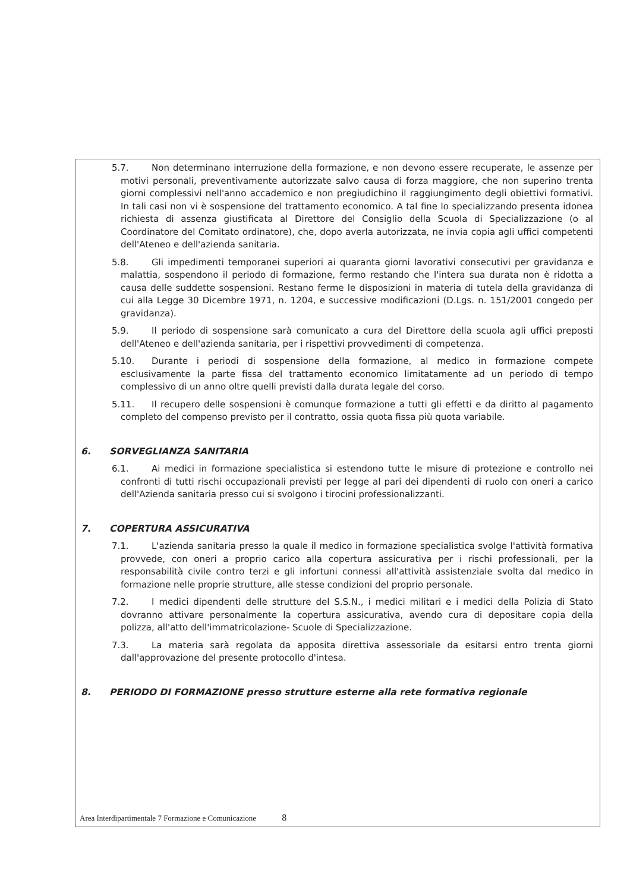5.7. Non determinano interruzione della formazione, e non devono essere recuperate, le assenze per motivi personali, preventivamente autorizzate salvo causa di forza maggiore, che non superino trenta giorni complessivi nell'anno accademico e non pregiudichino il raggiungimento degli obiettivi formativi. In tali casi non vi è sospensione del trattamento economico. A tal fine lo specializzando presenta idonea richiesta di assenza giustificata al Direttore del Consiglio della Scuola di Specializzazione (o al Coordinatore del Comitato ordinatore), che, dopo averla autorizzata, ne invia copia agli uffici competenti dell'Ateneo e dell'azienda sanitaria.
5.8. Gli impedimenti temporanei superiori ai quaranta giorni lavorativi consecutivi per gravidanza e malattia, sospendono il periodo di formazione, fermo restando che l'intera sua durata non è ridotta a causa delle suddette sospensioni. Restano ferme le disposizioni in materia di tutela della gravidanza di cui alla Legge 30 Dicembre 1971, n. 1204, e successive modificazioni (D.Lgs. n. 151/2001 congedo per gravidanza).
5.9. Il periodo di sospensione sarà comunicato a cura del Direttore della scuola agli uffici preposti dell'Ateneo e dell'azienda sanitaria, per i rispettivi provvedimenti di competenza.
5.10. Durante i periodi di sospensione della formazione, al medico in formazione compete esclusivamente la parte fissa del trattamento economico limitatamente ad un periodo di tempo complessivo di un anno oltre quelli previsti dalla durata legale del corso.
5.11. Il recupero delle sospensioni è comunque formazione a tutti gli effetti e da diritto al pagamento completo del compenso previsto per il contratto, ossia quota fissa più quota variabile.
6. SORVEGLIANZA SANITARIA
6.1. Ai medici in formazione specialistica si estendono tutte le misure di protezione e controllo nei confronti di tutti rischi occupazionali previsti per legge al pari dei dipendenti di ruolo con oneri a carico dell'Azienda sanitaria presso cui si svolgono i tirocini professionalizzanti.
7. COPERTURA ASSICURATIVA
7.1. L'azienda sanitaria presso la quale il medico in formazione specialistica svolge l'attività formativa provvede, con oneri a proprio carico alla copertura assicurativa per i rischi professionali, per la responsabilità civile contro terzi e gli infortuni connessi all'attività assistenziale svolta dal medico in formazione nelle proprie strutture, alle stesse condizioni del proprio personale.
7.2. I medici dipendenti delle strutture del S.S.N., i medici militari e i medici della Polizia di Stato dovranno attivare personalmente la copertura assicurativa, avendo cura di depositare copia della polizza, all'atto dell'immatricolazione- Scuole di Specializzazione.
7.3. La materia sarà regolata da apposita direttiva assessoriale da esitarsi entro trenta giorni dall'approvazione del presente protocollo d'intesa.
8. PERIODO DI FORMAZIONE presso strutture esterne alla rete formativa regionale
Area Interdipartimentale 7 Formazione e Comunicazione 8